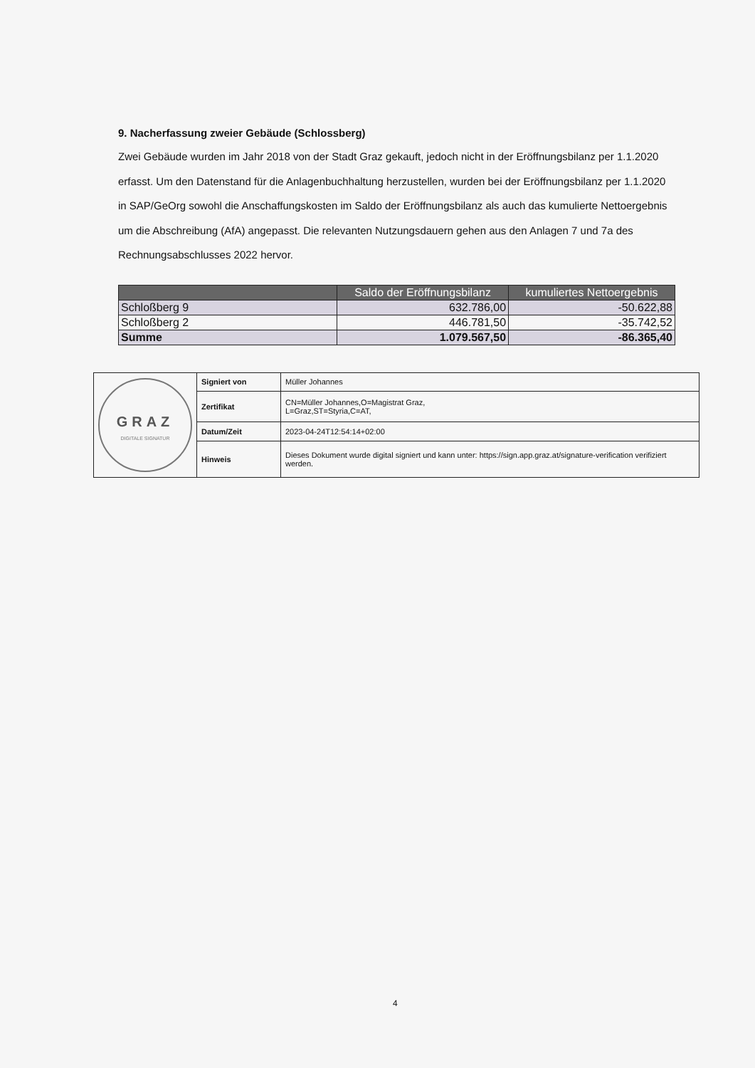9. Nacherfassung zweier Gebäude (Schlossberg)
Zwei Gebäude wurden im Jahr 2018 von der Stadt Graz gekauft, jedoch nicht in der Eröffnungsbilanz per 1.1.2020 erfasst. Um den Datenstand für die Anlagenbuchhaltung herzustellen, wurden bei der Eröffnungsbilanz per 1.1.2020 in SAP/GeOrg sowohl die Anschaffungskosten im Saldo der Eröffnungsbilanz als auch das kumulierte Nettoergebnis um die Abschreibung (AfA) angepasst. Die relevanten Nutzungsdauern gehen aus den Anlagen 7 und 7a des Rechnungsabschlusses 2022 hervor.
| | Saldo der Eröffnungsbilanz | kumuliertes Nettoergebnis |
| --- | --- | --- |
| Schloßberg 9 | 632.786,00 | -50.622,88 |
| Schloßberg 2 | 446.781,50 | -35.742,52 |
| Summe | 1.079.567,50 | -86.365,40 |
| GRAZ DIGITALE SIGNATUR | Signiert von | Müller Johannes |
| | Zertifikat | CN=Müller Johannes,O=Magistrat Graz, L=Graz,ST=Styria,C=AT, |
| | Datum/Zeit | 2023-04-24T12:54:14+02:00 |
| | Hinweis | Dieses Dokument wurde digital signiert und kann unter: https://sign.app.graz.at/signature-verification verifiziert werden. |
4